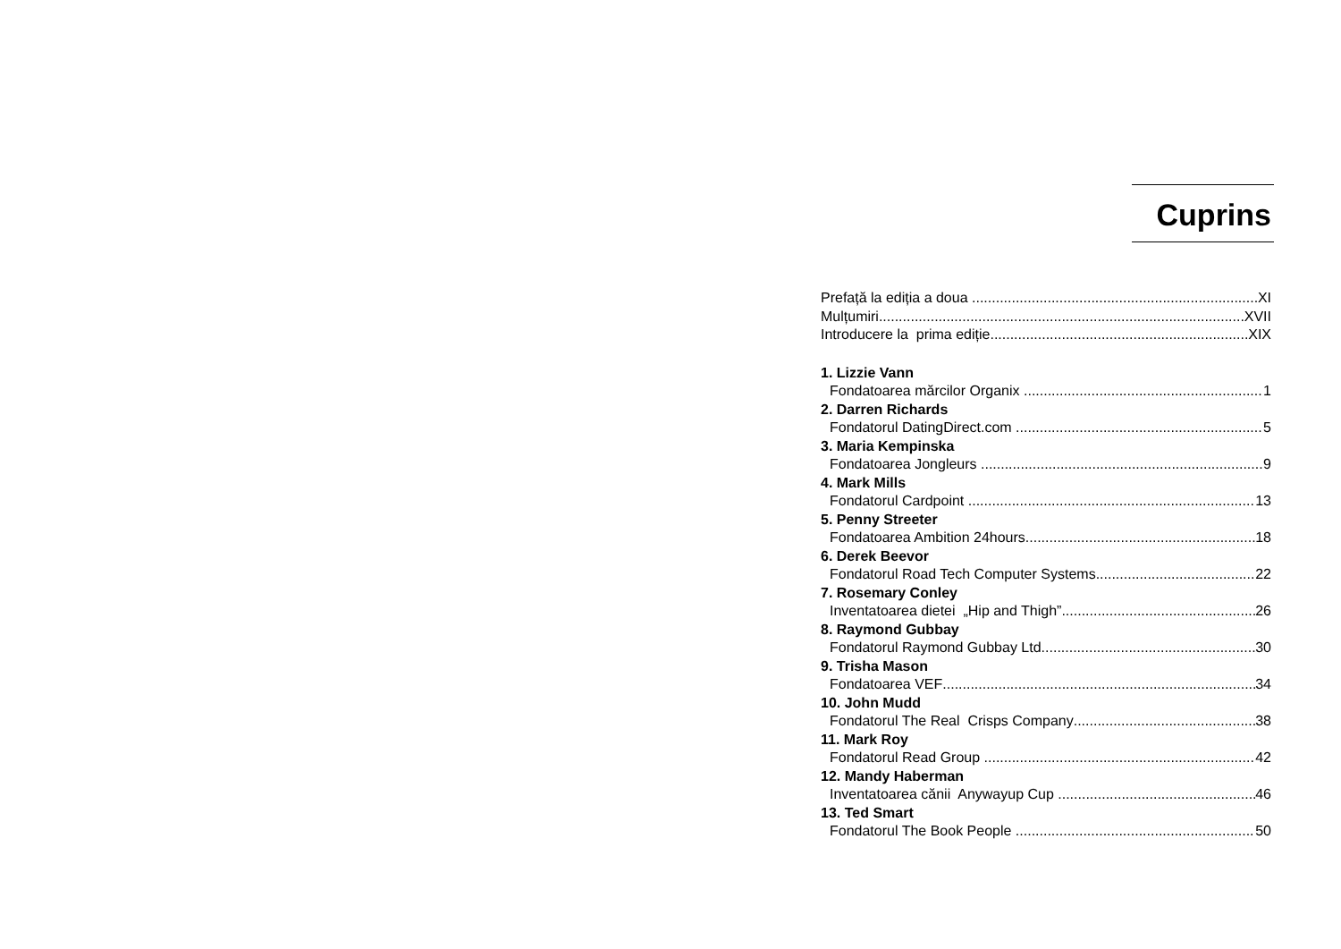Cuprins
Prefață la ediția a doua XI
Mulțumiri XVII
Introducere la prima ediție XIX
1. Lizzie Vann
Fondatoarea mărcilor Organix 1
2. Darren Richards
Fondatorul DatingDirect.com 5
3. Maria Kempinska
Fondatoarea Jongleurs 9
4. Mark Mills
Fondatorul Cardpoint 13
5. Penny Streeter
Fondatoarea Ambition 24hours 18
6. Derek Beevor
Fondatorul Road Tech Computer Systems 22
7. Rosemary Conley
Inventatoarea dietei „Hip and Thigh” 26
8. Raymond Gubbay
Fondatorul Raymond Gubbay Ltd 30
9. Trisha Mason
Fondatoarea VEF 34
10. John Mudd
Fondatorul The Real Crisps Company 38
11. Mark Roy
Fondatorul Read Group 42
12. Mandy Haberman
Inventatoarea cănii Anywayup Cup 46
13. Ted Smart
Fondatorul The Book People 50